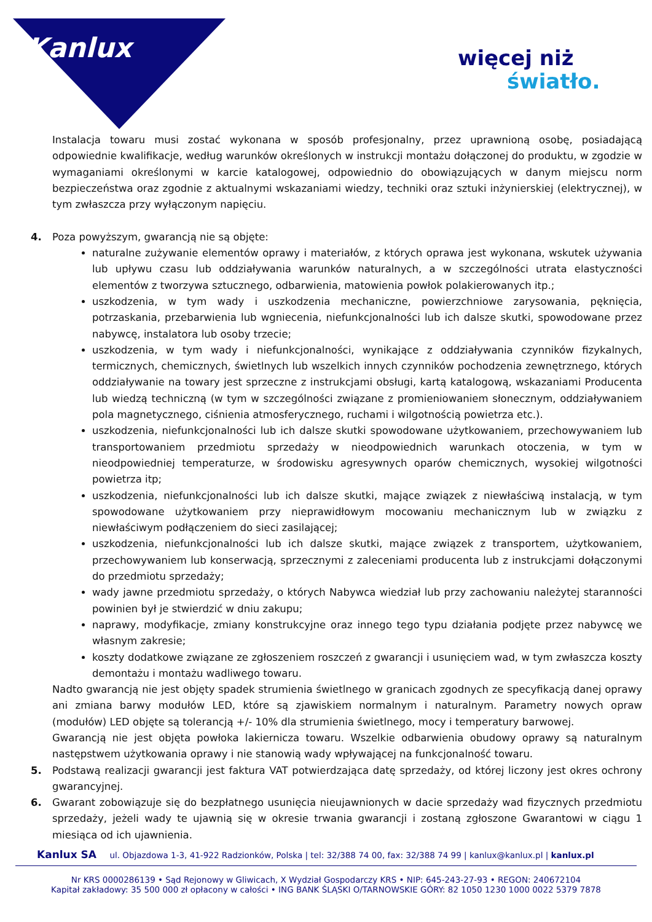Kanlux
więcej niż
światło.
Instalacja towaru musi zostać wykonana w sposób profesjonalny, przez uprawnioną osobę, posiadającą odpowiednie kwalifikacje, według warunków określonych w instrukcji montażu dołączonej do produktu, w zgodzie w wymaganiami określonymi w karcie katalogowej, odpowiednio do obowiązujących w danym miejscu norm bezpieczeństwa oraz zgodnie z aktualnymi wskazaniami wiedzy, techniki oraz sztuki inżynierskiej (elektrycznej), w tym zwłaszcza przy wyłączonym napięciu.
4. Poza powyższym, gwarancją nie są objęte:
naturalne zużywanie elementów oprawy i materiałów, z których oprawa jest wykonana, wskutek używania lub upływu czasu lub oddziaływania warunków naturalnych, a w szczególności utrata elastyczności elementów z tworzywa sztucznego, odbarwienia, matowienia powłok polakierowanych itp.;
uszkodzenia, w tym wady i uszkodzenia mechaniczne, powierzchniowe zarysowania, pęknięcia, potrzaskania, przebarwienia lub wgniecenia, niefunkcjonalności lub ich dalsze skutki, spowodowane przez nabywcę, instalatora lub osoby trzecie;
uszkodzenia, w tym wady i niefunkcjonalności, wynikające z oddziaływania czynników fizykalnych, termicznych, chemicznych, świetlnych lub wszelkich innych czynników pochodzenia zewnętrznego, których oddziaływanie na towary jest sprzeczne z instrukcjami obsługi, kartą katalogową, wskazaniami Producenta lub wiedzą techniczną (w tym w szczególności związane z promieniowaniem słonecznym, oddziaływaniem pola magnetycznego, ciśnienia atmosferycznego, ruchami i wilgotnością powietrza etc.).
uszkodzenia, niefunkcjonalności lub ich dalsze skutki spowodowane użytkowaniem, przechowywaniem lub transportowaniem przedmiotu sprzedaży w nieodpowiednich warunkach otoczenia, w tym w nieodpowiedniej temperaturze, w środowisku agresywnych oparów chemicznych, wysokiej wilgotności powietrza itp;
uszkodzenia, niefunkcjonalności lub ich dalsze skutki, mające związek z niewłaściwą instalacją, w tym spowodowane użytkowaniem przy nieprawidłowym mocowaniu mechanicznym lub w związku z niewłaściwym podłączeniem do sieci zasilającej;
uszkodzenia, niefunkcjonalności lub ich dalsze skutki, mające związek z transportem, użytkowaniem, przechowywaniem lub konserwacją, sprzecznymi z zaleceniami producenta lub z instrukcjami dołączonymi do przedmiotu sprzedaży;
wady jawne przedmiotu sprzedaży, o których Nabywca wiedział lub przy zachowaniu należytej staranności powinien był je stwierdzić w dniu zakupu;
naprawy, modyfikacje, zmiany konstrukcyjne oraz innego tego typu działania podjęte przez nabywcę we własnym zakresie;
koszty dodatkowe związane ze zgłoszeniem roszczeń z gwarancji i usunięciem wad, w tym zwłaszcza koszty demontażu i montażu wadliwego towaru.
Nadto gwarancją nie jest objęty spadek strumienia świetlnego w granicach zgodnych ze specyfikacją danej oprawy ani zmiana barwy modułów LED, które są zjawiskiem normalnym i naturalnym. Parametry nowych opraw (modułów) LED objęte są tolerancją +/- 10% dla strumienia świetlnego, mocy i temperatury barwowej.
Gwarancją nie jest objęta powłoka lakiernicza towaru. Wszelkie odbarwienia obudowy oprawy są naturalnym następstwem użytkowania oprawy i nie stanowią wady wpływającej na funkcjonalność towaru.
5. Podstawą realizacji gwarancji jest faktura VAT potwierdzająca datę sprzedaży, od której liczony jest okres ochrony gwarancyjnej.
6. Gwarant zobowiązuje się do bezpłatnego usunięcia nieujawnionych w dacie sprzedaży wad fizycznych przedmiotu sprzedaży, jeżeli wady te ujawnią się w okresie trwania gwarancji i zostaną zgłoszone Gwarantowi w ciągu 1 miesiąca od ich ujawnienia.
Kanlux SA ul. Objazdowa 1-3, 41-922 Radzionków, Polska | tel: 32/388 74 00, fax: 32/388 74 99 | kanlux@kanlux.pl | kanlux.pl
Nr KRS 0000286139 • Sąd Rejonowy w Gliwicach, X Wydział Gospodarczy KRS • NIP: 645-243-27-93 • REGON: 240672104
Kapitał zakładowy: 35 500 000 zł opłacony w całości • ING BANK ŚLĄSKI O/TARNOWSKIE GÓRY: 82 1050 1230 1000 0022 5379 7878